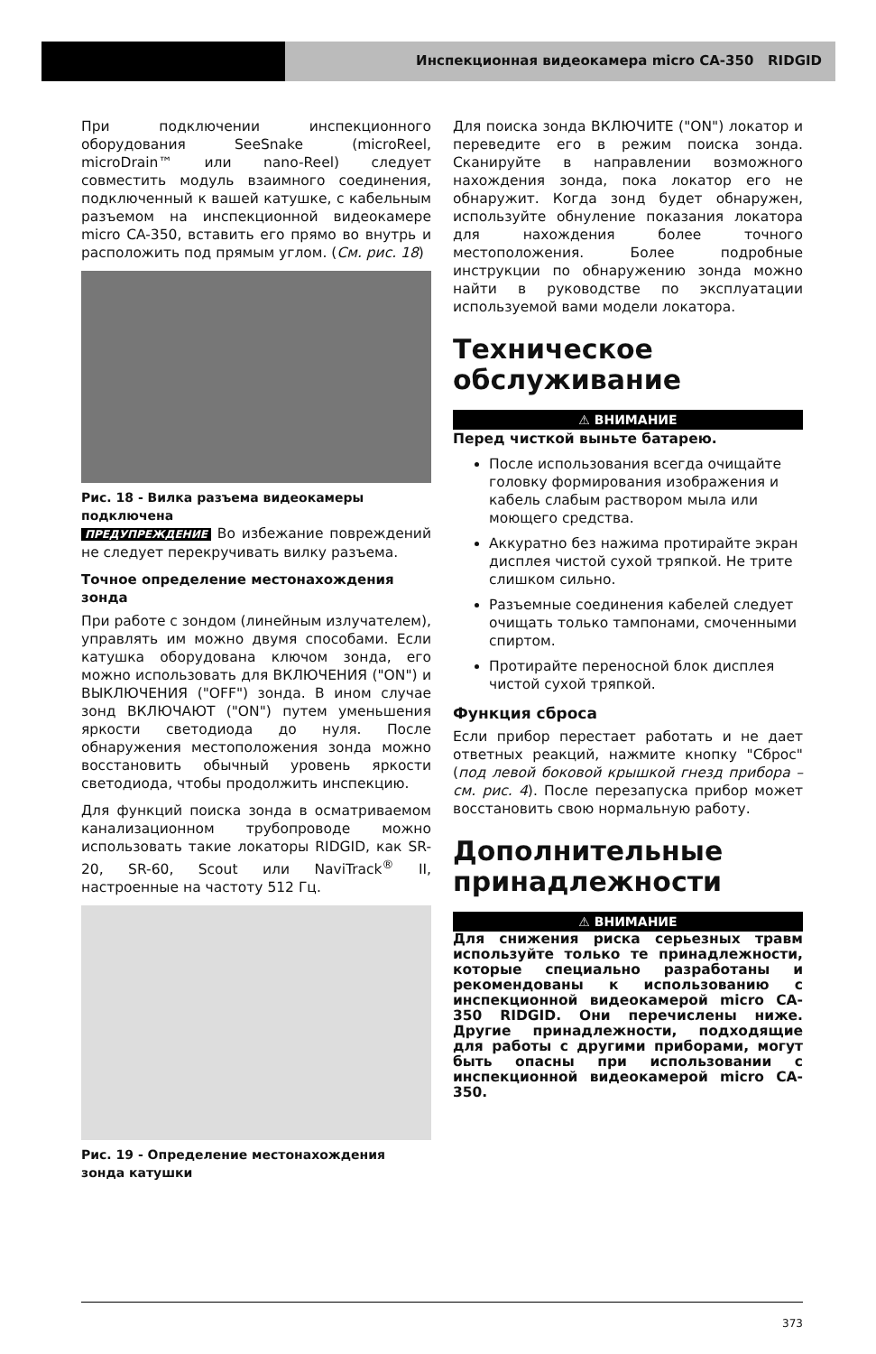Инспекционная видеокамера micro CA-350 RIDGID
При подключении инспекционного оборудования SeeSnake (microReel, microDrain™ или nano-Reel) следует совместить модуль взаимного соединения, подключенный к вашей катушке, с кабельным разъемом на инспекционной видеокамере micro CA-350, вставить его прямо во внутрь и расположить под прямым углом. (См. рис. 18)
Рис. 18 - Вилка разъема видеокамеры подключена
ПРЕДУПРЕЖДЕНИЕ Во избежание повреждений не следует перекручивать вилку разъема.
Точное определение местонахождения зонда
При работе с зондом (линейным излучателем), управлять им можно двумя способами. Если катушка оборудована ключом зонда, его можно использовать для ВКЛЮЧЕНИЯ ("ON") и ВЫКЛЮЧЕНИЯ ("OFF") зонда. В ином случае зонд ВКЛЮЧАЮТ ("ON") путем уменьшения яркости светодиода до нуля. После обнаружения местоположения зонда можно восстановить обычный уровень яркости светодиода, чтобы продолжить инспекцию.
Для функций поиска зонда в осматриваемом канализационном трубопроводе можно использовать такие локаторы RIDGID, как SR-20, SR-60, Scout или NaviTrack<sup>®</sup> II, настроенные на частоту 512 Гц.
Рис. 19 - Определение местонахождения зонда катушки
Для поиска зонда ВКЛЮЧИТЕ ("ON") локатор и переведите его в режим поиска зонда. Сканируйте в направлении возможного нахождения зонда, пока локатор его не обнаружит. Когда зонд будет обнаружен, используйте обнуление показания локатора для нахождения более точного местоположения. Более подробные инструкции по обнаружению зонда можно найти в руководстве по эксплуатации используемой вами модели локатора.
Техническое обслуживание
⚠ ВНИМАНИЕ
Перед чисткой выньте батарею.
После использования всегда очищайте головку формирования изображения и кабель слабым раствором мыла или моющего средства.
Аккуратно без нажима протирайте экран дисплея чистой сухой тряпкой. Не трите слишком сильно.
Разъемные соединения кабелей следует очищать только тампонами, смоченными спиртом.
Протирайте переносной блок дисплея чистой сухой тряпкой.
Функция сброса
Если прибор перестает работать и не дает ответных реакций, нажмите кнопку "Сброс" (под левой боковой крышкой гнезд прибора – см. рис. 4). После перезапуска прибор может восстановить свою нормальную работу.
Дополнительные принадлежности
⚠ ВНИМАНИЕ
Для снижения риска серьезных травм используйте только те принадлежности, которые специально разработаны и рекомендованы к использованию с инспекционной видеокамерой micro CA-350 RIDGID. Они перечислены ниже. Другие принадлежности, подходящие для работы с другими приборами, могут быть опасны при использовании с инспекционной видеокамерой micro CA-350.
373